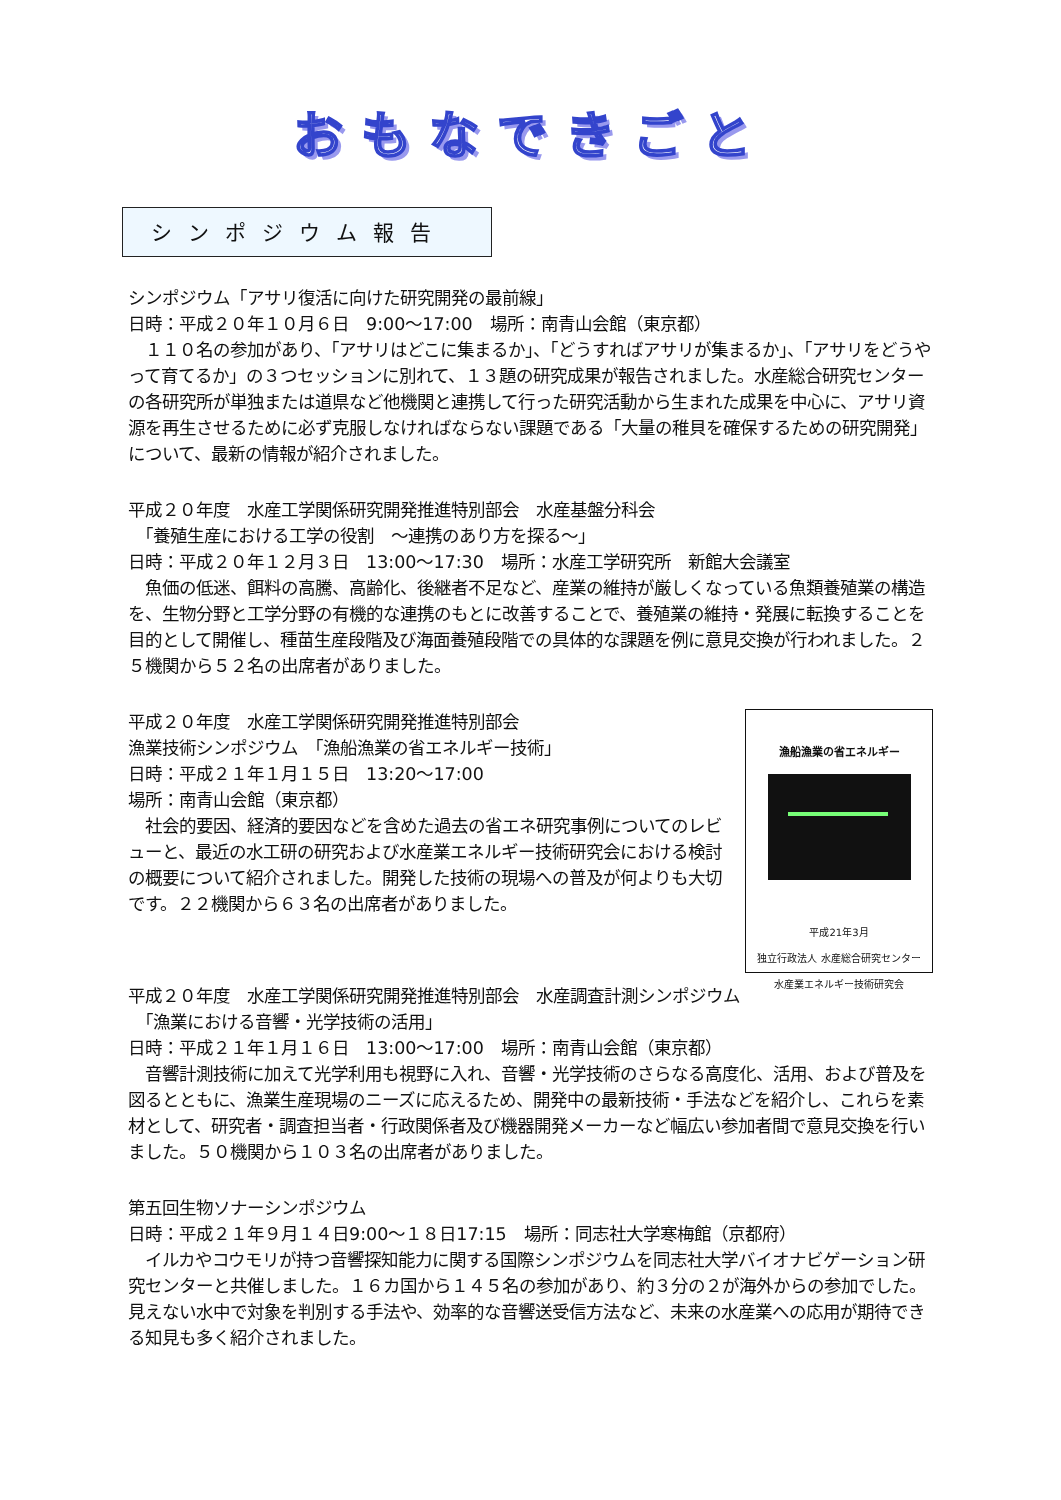おもなできごと
シンポジウム報告
シンポジウム「アサリ復活に向けた研究開発の最前線」
日時：平成２０年１０月６日　9:00～17:00　場所：南青山会館（東京都）
　１１０名の参加があり、「アサリはどこに集まるか」、「どうすればアサリが集まるか」、「アサリをどうやって育てるか」の３つセッションに別れて、１３題の研究成果が報告されました。水産総合研究センターの各研究所が単独または道県など他機関と連携して行った研究活動から生まれた成果を中心に、アサリ資源を再生させるために必ず克服しなければならない課題である「大量の稚貝を確保するための研究開発」について、最新の情報が紹介されました。
平成２０年度　水産工学関係研究開発推進特別部会　水産基盤分科会
　「養殖生産における工学の役割　～連携のあり方を探る～」
日時：平成２０年１２月３日　13:00～17:30　場所：水産工学研究所　新館大会議室
　魚価の低迷、餌料の高騰、高齢化、後継者不足など、産業の維持が厳しくなっている魚類養殖業の構造を、生物分野と工学分野の有機的な連携のもとに改善することで、養殖業の維持・発展に転換することを目的として開催し、種苗生産段階及び海面養殖段階での具体的な課題を例に意見交換が行われました。２５機関から５２名の出席者がありました。
漁船漁業の省エネルギー
平成21年3月
独立行政法人 水産総合研究センター
水産業エネルギー技術研究会
平成２０年度　水産工学関係研究開発推進特別部会
漁業技術シンポジウム　「漁船漁業の省エネルギー技術」
日時：平成２１年１月１５日　13:20～17:00
場所：南青山会館（東京都）
　社会的要因、経済的要因などを含めた過去の省エネ研究事例についてのレビューと、最近の水工研の研究および水産業エネルギー技術研究会における検討の概要について紹介されました。開発した技術の現場への普及が何よりも大切です。２２機関から６３名の出席者がありました。
平成２０年度　水産工学関係研究開発推進特別部会　水産調査計測シンポジウム
　「漁業における音響・光学技術の活用」
日時：平成２１年１月１６日　13:00～17:00　場所：南青山会館（東京都）
　音響計測技術に加えて光学利用も視野に入れ、音響・光学技術のさらなる高度化、活用、および普及を図るとともに、漁業生産現場のニーズに応えるため、開発中の最新技術・手法などを紹介し、これらを素材として、研究者・調査担当者・行政関係者及び機器開発メーカーなど幅広い参加者間で意見交換を行いました。５０機関から１０３名の出席者がありました。
第五回生物ソナーシンポジウム
日時：平成２１年９月１４日9:00～１８日17:15　場所：同志社大学寒梅館（京都府）
　イルカやコウモリが持つ音響探知能力に関する国際シンポジウムを同志社大学バイオナビゲーション研究センターと共催しました。１６カ国から１４５名の参加があり、約３分の２が海外からの参加でした。見えない水中で対象を判別する手法や、効率的な音響送受信方法など、未来の水産業への応用が期待できる知見も多く紹介されました。